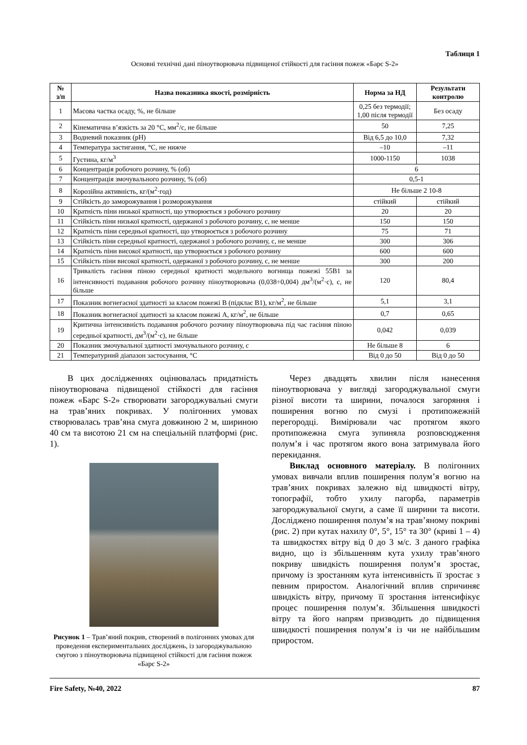Таблиця 1
Основні технічні дані піноутворювача підвищеної стійкості для гасіння пожеж «Барс S-2»
| № з/п | Назва показника якості, розмірність | Норма за НД | Результати контролю |
| --- | --- | --- | --- |
| 1 | Масова частка осаду, %, не більше | 0,25 без термодії; 1,00 після термодії | Без осаду |
| 2 | Кінематична в’язкість за 20 °С, мм<sup>2</sup>/с, не більше | 50 | 7,25 |
| 3 | Водневий показник (pH) | Від 6,5 до 10,0 | 7,32 |
| 4 | Температура застигання, °С, не нижче | –10 | –11 |
| 5 | Густина, кг/м<sup>3</sup> | 1000-1150 | 1038 |
| 6 | Концентрація робочого розчину, % (об) | 6 | |
| 7 | Концентрація змочувального розчину, % (об) | 0,5-1 | |
| 8 | Корозійна активність, кг/(м<sup>2</sup>·год) | Не більше 2 10-8 | |
| 9 | Стійкість до заморожування і розморожування | стійкий | стійкий |
| 10 | Кратність піни низької кратності, що утворюється з робочого розчину | 20 | 20 |
| 11 | Стійкість піни низької кратності, одержаної з робочого розчину, с, не менше | 150 | 150 |
| 12 | Кратність піни середньої кратності, що утворюється з робочого розчину | 75 | 71 |
| 13 | Стійкість піни середньої кратності, одержаної з робочого розчину, с, не менше | 300 | 306 |
| 14 | Кратність піни високої кратності, що утворюється з робочого розчину | 600 | 600 |
| 15 | Стійкість піни високої кратності, одержаної з робочого розчину, с, не менше | 300 | 200 |
| 16 | Тривалість гасіння піною середньої кратності модельного вогнища пожежі 55В1 за інтенсивності подавання робочого розчину піноутворювача (0,038÷0,004) дм<sup>3</sup>/(м<sup>2</sup>·с), с, не більше | 120 | 80,4 |
| 17 | Показник вогнегасної здатності за класом пожежі В (підклас В1), кг/м<sup>2</sup>, не більше | 5,1 | 3,1 |
| 18 | Показник вогнегасної здатності за класом пожежі А, кг/м<sup>2</sup>, не більше | 0,7 | 0,65 |
| 19 | Критична інтенсивність подавання робочого розчину піноутворювача під час гасіння піною середньої кратності, дм<sup>3</sup>/(м<sup>2</sup>·с), не більше | 0,042 | 0,039 |
| 20 | Показник змочувальної здатності змочувального розчину, с | Не більше 8 | 6 |
| 21 | Температурний діапазон застосування, °С | Від 0 до 50 | Від 0 до 50 |
В цих дослідженнях оцінювалась придатність піноутворювача підвищеної стійкості для гасіння пожеж «Барс S-2» створювати загороджувальні смуги на трав’яних покривах. У полігонних умовах створювалась трав’яна смуга довжиною 2 м, шириною 40 см та висотою 21 см на спеціальній платформі (рис. 1).
Рисунок 1 – Трав’яний покрив, створений в полігонних умовах для проведення експериментальних досліджень, із загороджувальною смугою з піноутворювача підвищеної стійкості для гасіння пожеж «Барс S-2»
Через двадцять хвилин після нанесення піноутворювача у вигляді загороджувальної смуги різної висоти та ширини, почалося загоряння і поширення вогню по смузі і протипожежній перегородці. Вимірювали час протягом якого протипожежна смуга зупиняла розповсюдження полум’я і час протягом якого вона затримувала його перекидання.
Виклад основного матеріалу. В полігонних умовах вивчали вплив поширення полум’я вогню на трав’яних покривах залежно від швидкості вітру, топографії, тобто ухилу пагорба, параметрів загороджувальної смуги, а саме її ширини та висоти. Досліджено поширення полум’я на трав’яному покриві (рис. 2) при кутах нахилу 0°, 5°, 15° та 30° (криві 1 – 4) та швидкостях вітру від 0 до 3 м/с. З даного графіка видно, що із збільшенням кута ухилу трав’яного покриву швидкість поширення полум’я зростає, причому із зростанням кута інтенсивність її зростає з певним приростом. Аналогічний вплив спричиняє швидкість вітру, причому її зростання інтенсифікує процес поширення полум’я. Збільшення швидкості вітру та його напрям призводить до підвищення швидкості поширення полум’я із чи не найбільшим приростом.
Fire Safety, №40, 2022 87